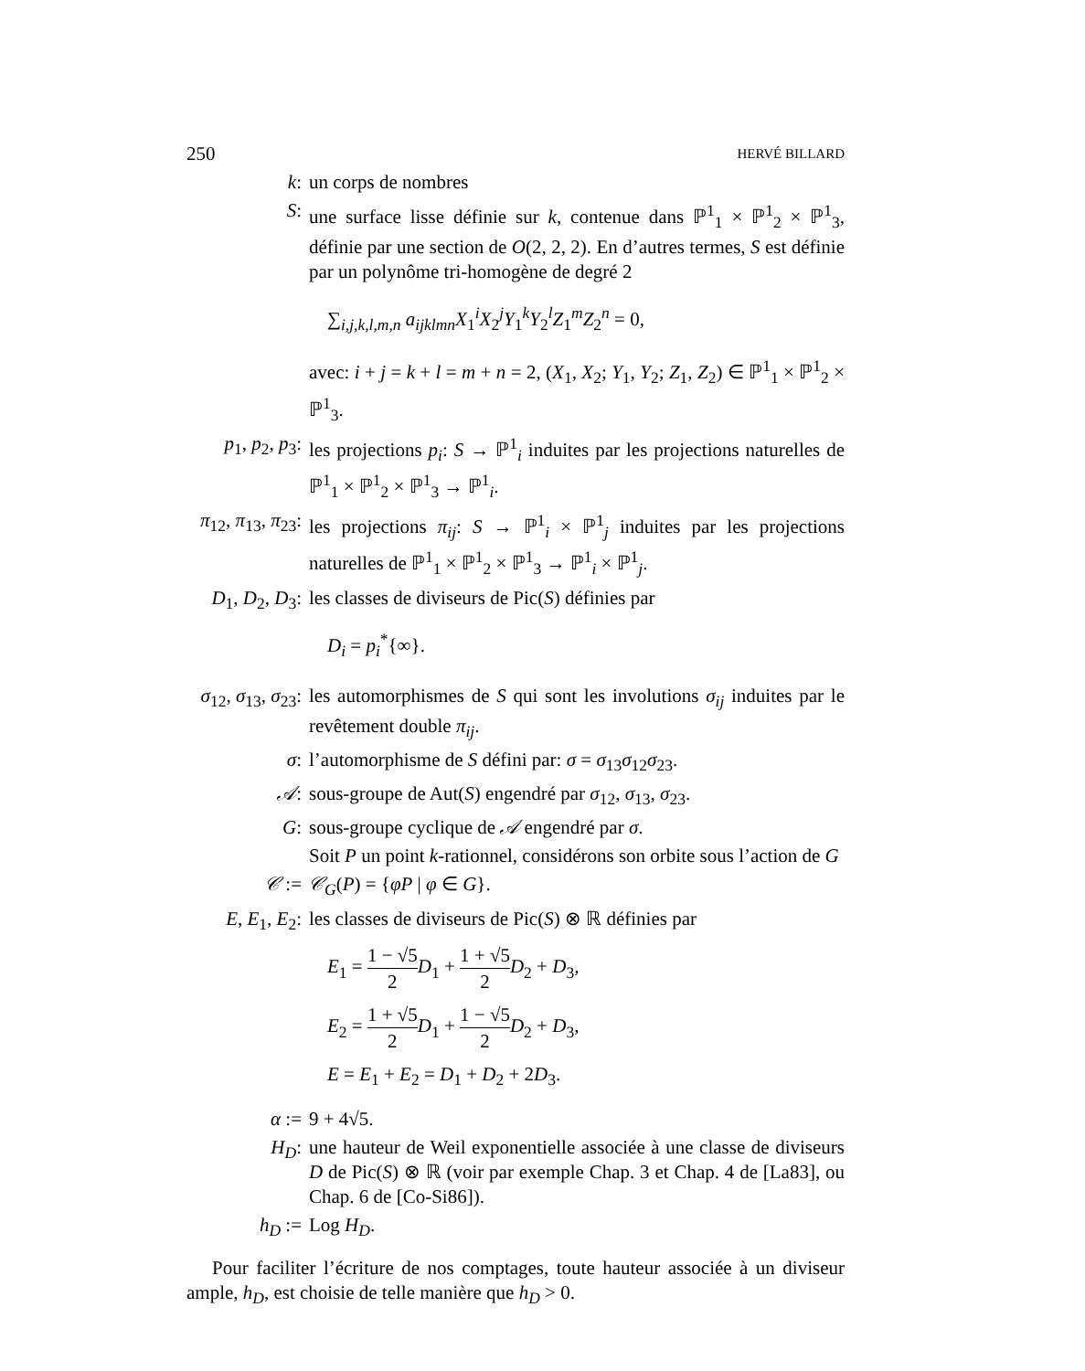250 HERVÉ BILLARD
k: un corps de nombres
S: une surface lisse définie sur k, contenue dans ℙ<sup>1</sup><sub>1</sub> × ℙ<sup>1</sup><sub>2</sub> × ℙ<sup>1</sup><sub>3</sub>, définie par une section de O(2, 2, 2). En d’autres termes, S est définie par un polynôme tri-homogène de degré 2
∑<sub>i,j,k,l,m,n</sub> a<sub>ijklmn</sub>X<sub>1</sub><sup>i</sup>X<sub>2</sub><sup>j</sup>Y<sub>1</sub><sup>k</sup>Y<sub>2</sub><sup>l</sup>Z<sub>1</sub><sup>m</sup>Z<sub>2</sub><sup>n</sup> = 0,
avec: i + j = k + l = m + n = 2, (X<sub>1</sub>, X<sub>2</sub>; Y<sub>1</sub>, Y<sub>2</sub>; Z<sub>1</sub>, Z<sub>2</sub>) ∈ ℙ<sup>1</sup><sub>1</sub> × ℙ<sup>1</sup><sub>2</sub> × ℙ<sup>1</sup><sub>3</sub>.
p<sub>1</sub>, p<sub>2</sub>, p<sub>3</sub>: les projections p<sub>i</sub>: S → ℙ<sup>1</sup><sub>i</sub> induites par les projections naturelles de ℙ<sup>1</sup><sub>1</sub> × ℙ<sup>1</sup><sub>2</sub> × ℙ<sup>1</sup><sub>3</sub> → ℙ<sup>1</sup><sub>i</sub>.
π<sub>12</sub>, π<sub>13</sub>, π<sub>23</sub>: les projections π<sub>ij</sub>: S → ℙ<sup>1</sup><sub>i</sub> × ℙ<sup>1</sup><sub>j</sub> induites par les projections naturelles de ℙ<sup>1</sup><sub>1</sub> × ℙ<sup>1</sup><sub>2</sub> × ℙ<sup>1</sup><sub>3</sub> → ℙ<sup>1</sup><sub>i</sub> × ℙ<sup>1</sup><sub>j</sub>.
D<sub>1</sub>, D<sub>2</sub>, D<sub>3</sub>: les classes de diviseurs de Pic(S) définies par
D<sub>i</sub> = p<sub>i</sub><sup>*</sup>{∞}.
σ<sub>12</sub>, σ<sub>13</sub>, σ<sub>23</sub>: les automorphismes de S qui sont les involutions σ<sub>ij</sub> induites par le revêtement double π<sub>ij</sub>.
σ: l’automorphisme de S défini par: σ = σ<sub>13</sub>σ<sub>12</sub>σ<sub>23</sub>.
𝒜: sous-groupe de Aut(S) engendré par σ<sub>12</sub>, σ<sub>13</sub>, σ<sub>23</sub>.
G: sous-groupe cyclique de 𝒜 engendré par σ.
Soit P un point k-rationnel, considérons son orbite sous l’action de G
𝒞 := 𝒞<sub>G</sub>(P) = {φP | φ ∈ G}.
E, E<sub>1</sub>, E<sub>2</sub>: les classes de diviseurs de Pic(S) ⊗ ℝ définies par
E<sub>1</sub> = 1 − √5 2 D<sub>1</sub> + 1 + √5 2 D<sub>2</sub> + D<sub>3</sub>,
E<sub>2</sub> = 1 + √5 2 D<sub>1</sub> + 1 − √5 2 D<sub>2</sub> + D<sub>3</sub>,
E = E<sub>1</sub> + E<sub>2</sub> = D<sub>1</sub> + D<sub>2</sub> + 2D<sub>3</sub>.
α := 9 + 4√5.
H<sub>D</sub>: une hauteur de Weil exponentielle associée à une classe de diviseurs D de Pic(S) ⊗ ℝ (voir par exemple Chap. 3 et Chap. 4 de [La83], ou Chap. 6 de [Co-Si86]).
h<sub>D</sub> := Log H<sub>D</sub>.
Pour faciliter l’écriture de nos comptages, toute hauteur associée à un diviseur ample, h<sub>D</sub>, est choisie de telle manière que h<sub>D</sub> > 0.